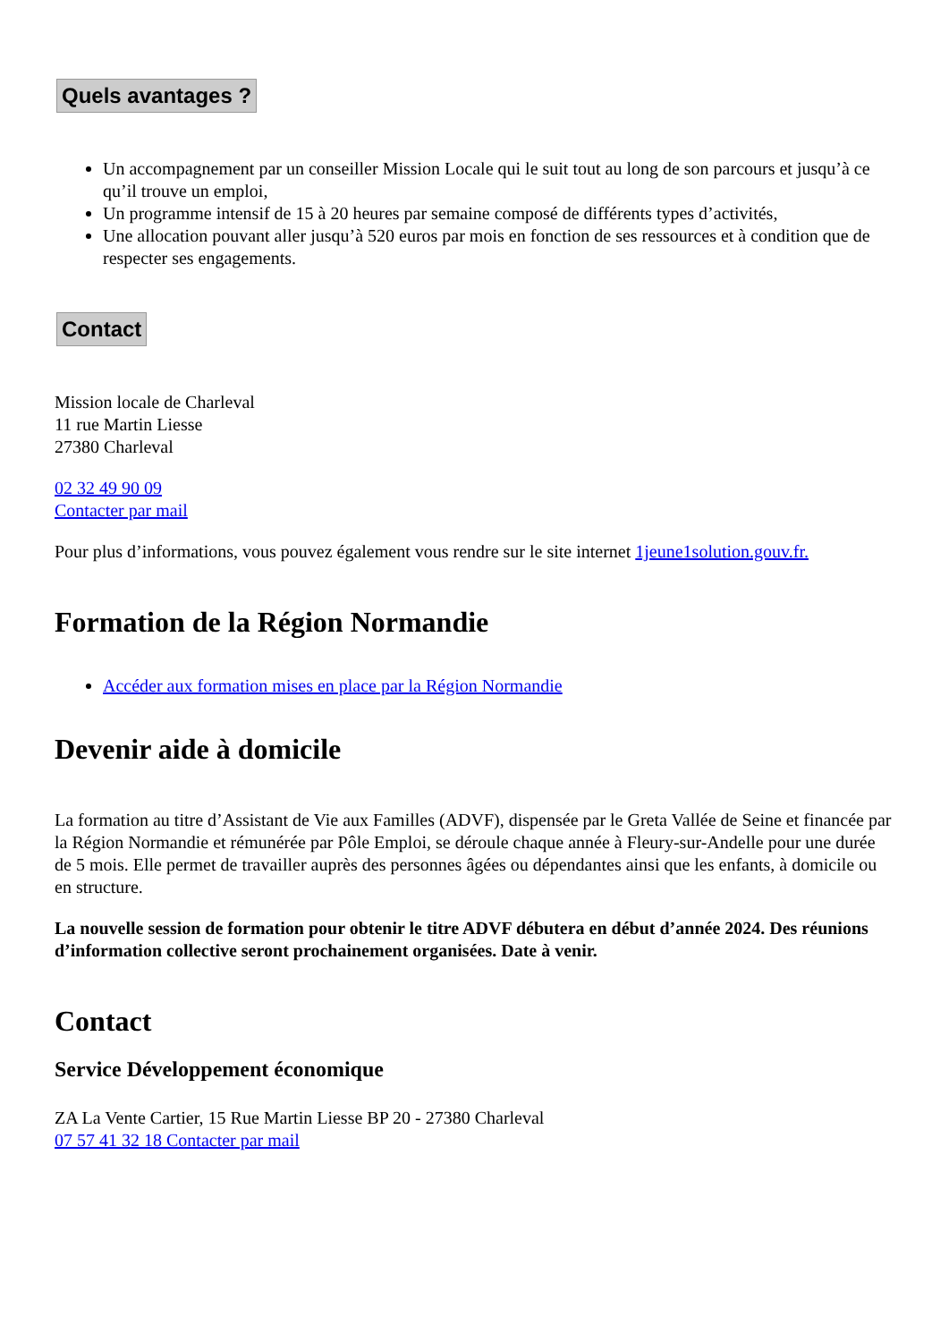Quels avantages ?
Un accompagnement par un conseiller Mission Locale qui le suit tout au long de son parcours et jusqu’à ce qu’il trouve un emploi,
Un programme intensif de 15 à 20 heures par semaine composé de différents types d’activités,
Une allocation pouvant aller jusqu’à 520 euros par mois en fonction de ses ressources et à condition que de respecter ses engagements.
Contact
Mission locale de Charleval
11 rue Martin Liesse
27380 Charleval
02 32 49 90 09
Contacter par mail
Pour plus d’informations, vous pouvez également vous rendre sur le site internet 1jeune1solution.gouv.fr.
Formation de la Région Normandie
Accéder aux formation mises en place par la Région Normandie
Devenir aide à domicile
La formation au titre d’Assistant de Vie aux Familles (ADVF), dispensée par le Greta Vallée de Seine et financée par la Région Normandie et rémunérée par Pôle Emploi, se déroule chaque année à Fleury-sur-Andelle pour une durée de 5 mois. Elle permet de travailler auprès des personnes âgées ou dépendantes ainsi que les enfants, à domicile ou en structure.
La nouvelle session de formation pour obtenir le titre ADVF débutera en début d’année 2024. Des réunions d’information collective seront prochainement organisées. Date à venir.
Contact
Service Développement économique
ZA La Vente Cartier, 15 Rue Martin Liesse BP 20 - 27380 Charleval
07 57 41 32 18 Contacter par mail